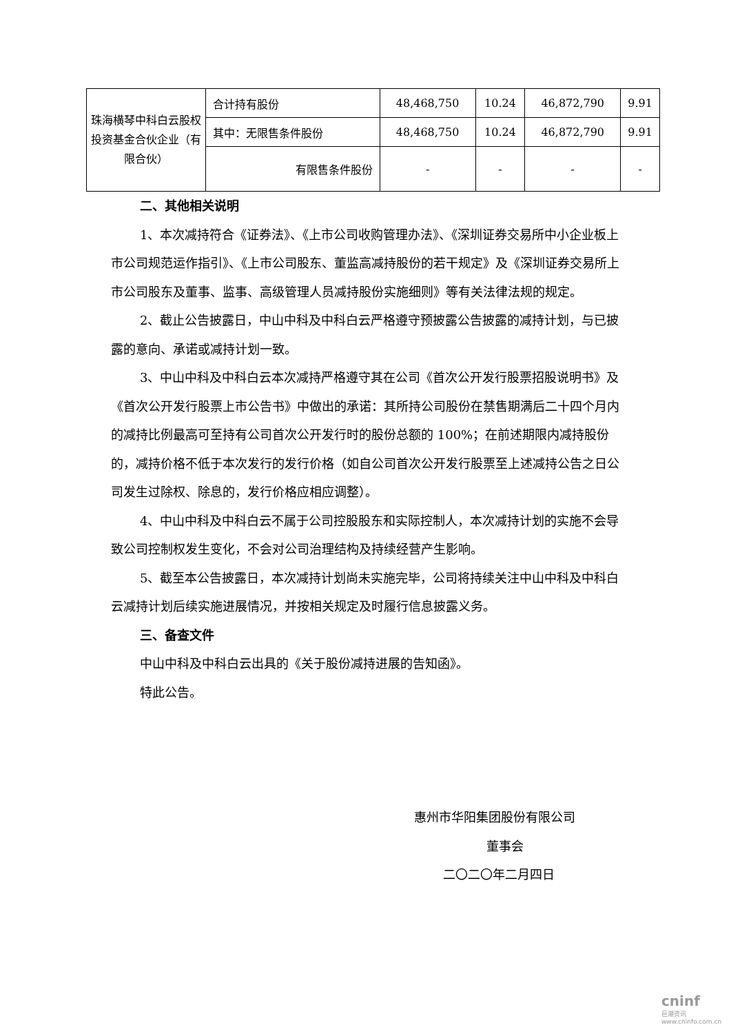| 珠海横琴中科白云股权投资基金合伙企业（有限合伙） | 合计持有股份 | 48,468,750 | 10.24 | 46,872,790 | 9.91 |
| | 其中：无限售条件股份 | 48,468,750 | 10.24 | 46,872,790 | 9.91 |
| | 有限售条件股份 | - | - | - | - |
二、其他相关说明
1、本次减持符合《证券法》、《上市公司收购管理办法》、《深圳证券交易所中小企业板上市公司规范运作指引》、《上市公司股东、董监高减持股份的若干规定》及《深圳证券交易所上市公司股东及董事、监事、高级管理人员减持股份实施细则》等有关法律法规的规定。
2、截止公告披露日，中山中科及中科白云严格遵守预披露公告披露的减持计划，与已披露的意向、承诺或减持计划一致。
3、中山中科及中科白云本次减持严格遵守其在公司《首次公开发行股票招股说明书》及《首次公开发行股票上市公告书》中做出的承诺：其所持公司股份在禁售期满后二十四个月内的减持比例最高可至持有公司首次公开发行时的股份总额的 100%；在前述期限内减持股份的，减持价格不低于本次发行的发行价格（如自公司首次公开发行股票至上述减持公告之日公司发生过除权、除息的，发行价格应相应调整）。
4、中山中科及中科白云不属于公司控股股东和实际控制人，本次减持计划的实施不会导致公司控制权发生变化，不会对公司治理结构及持续经营产生影响。
5、截至本公告披露日，本次减持计划尚未实施完毕，公司将持续关注中山中科及中科白云减持计划后续实施进展情况，并按相关规定及时履行信息披露义务。
三、备查文件
中山中科及中科白云出具的《关于股份减持进展的告知函》。
特此公告。
惠州市华阳集团股份有限公司
董事会
二〇二〇年二月四日
cninf
巨潮资讯 www.cninfo.com.cn